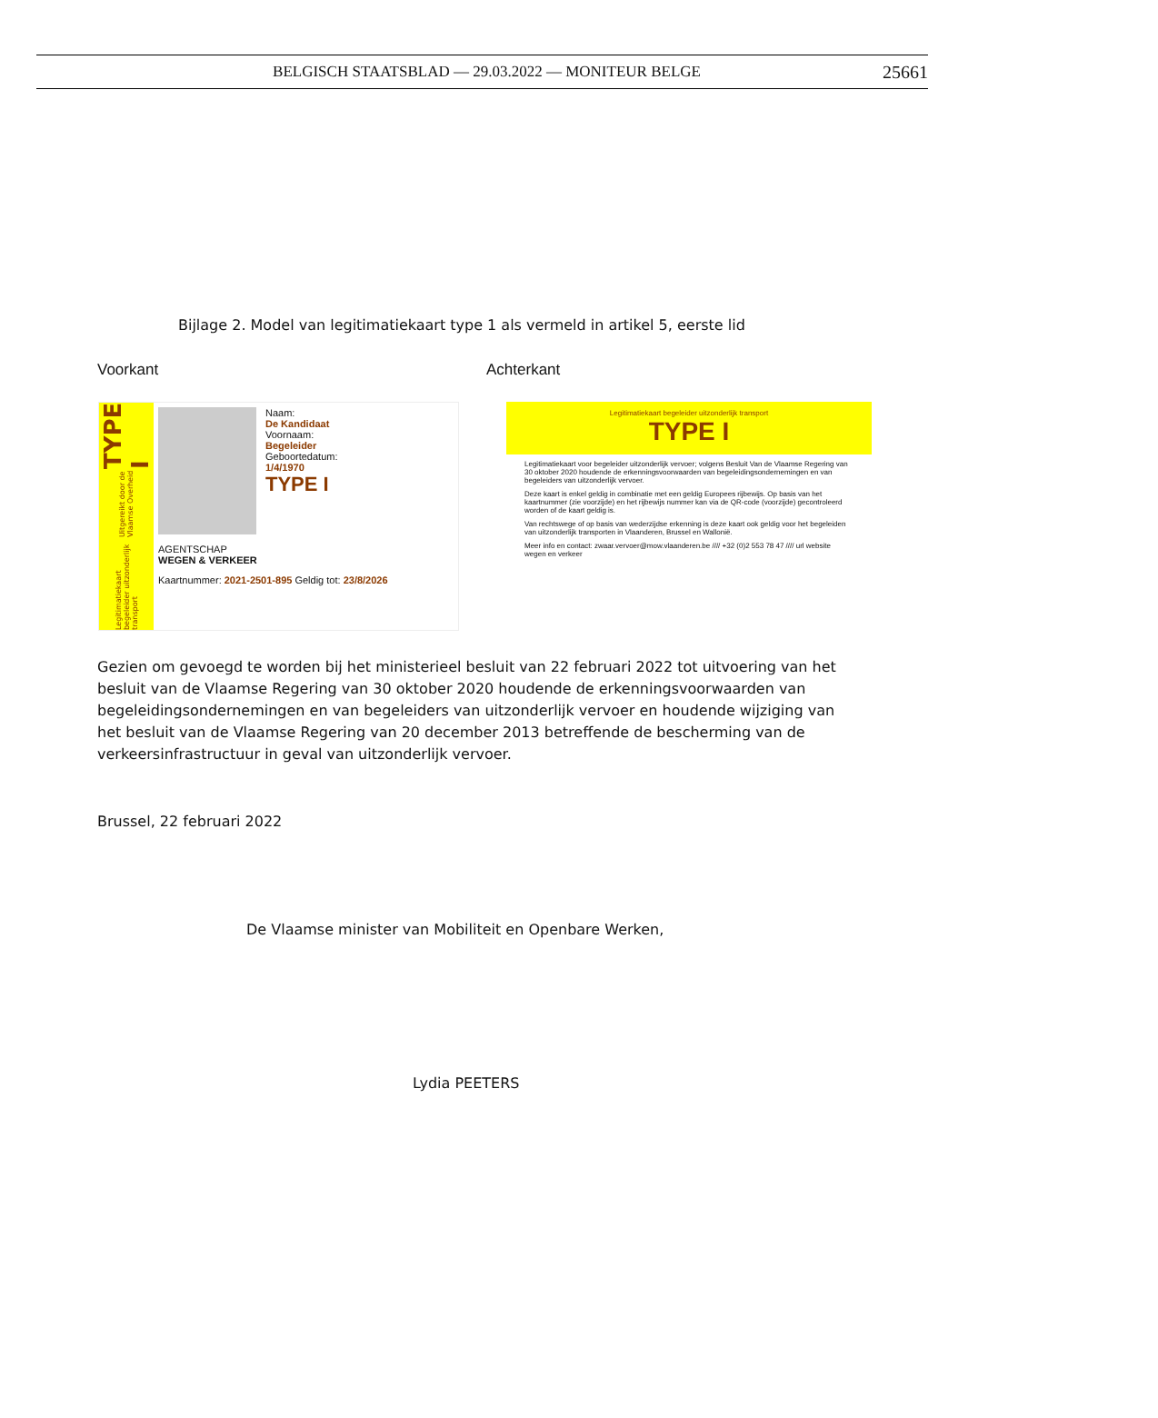BELGISCH STAATSBLAD — 29.03.2022 — MONITEUR BELGE
25661
Bijlage 2. Model van legitimatiekaart type 1 als vermeld in artikel 5, eerste lid
Voorkant Achterkant
Legitimatiekaart begeleider uitzonderlijk transport Uitgereikt door de Vlaamse Overheid TYPE I
Naam:
De Kandidaat
Voornaam:
Begeleider
Geboortedatum:
1/4/1970
TYPE I
AGENTSCHAP
WEGEN & VERKEER
Kaartnummer: 2021-2501-895 Geldig tot: 23/8/2026
Legitimatiekaart begeleider uitzonderlijk transport
TYPE I
Legitimatiekaart voor begeleider uitzonderlijk vervoer; volgens Besluit Van de Vlaamse Regering van 30 oktober 2020 houdende de erkenningsvoorwaarden van begeleidingsondernemingen en van begeleiders van uitzonderlijk vervoer.
Deze kaart is enkel geldig in combinatie met een geldig Europees rijbewijs. Op basis van het kaartnummer (zie voorzijde) en het rijbewijs nummer kan via de QR-code (voorzijde) gecontroleerd worden of de kaart geldig is.
Van rechtswege of op basis van wederzijdse erkenning is deze kaart ook geldig voor het begeleiden van uitzonderlijk transporten in Vlaanderen, Brussel en Wallonië.
Meer info en contact: zwaar.vervoer@mow.vlaanderen.be //// +32 (0)2 553 78 47 //// url website wegen en verkeer
Gezien om gevoegd te worden bij het ministerieel besluit van 22 februari 2022 tot uitvoering van het besluit van de Vlaamse Regering van 30 oktober 2020 houdende de erkenningsvoorwaarden van begeleidingsondernemingen en van begeleiders van uitzonderlijk vervoer en houdende wijziging van het besluit van de Vlaamse Regering van 20 december 2013 betreffende de bescherming van de verkeersinfrastructuur in geval van uitzonderlijk vervoer.
Brussel, 22 februari 2022
De Vlaamse minister van Mobiliteit en Openbare Werken,
Lydia PEETERS